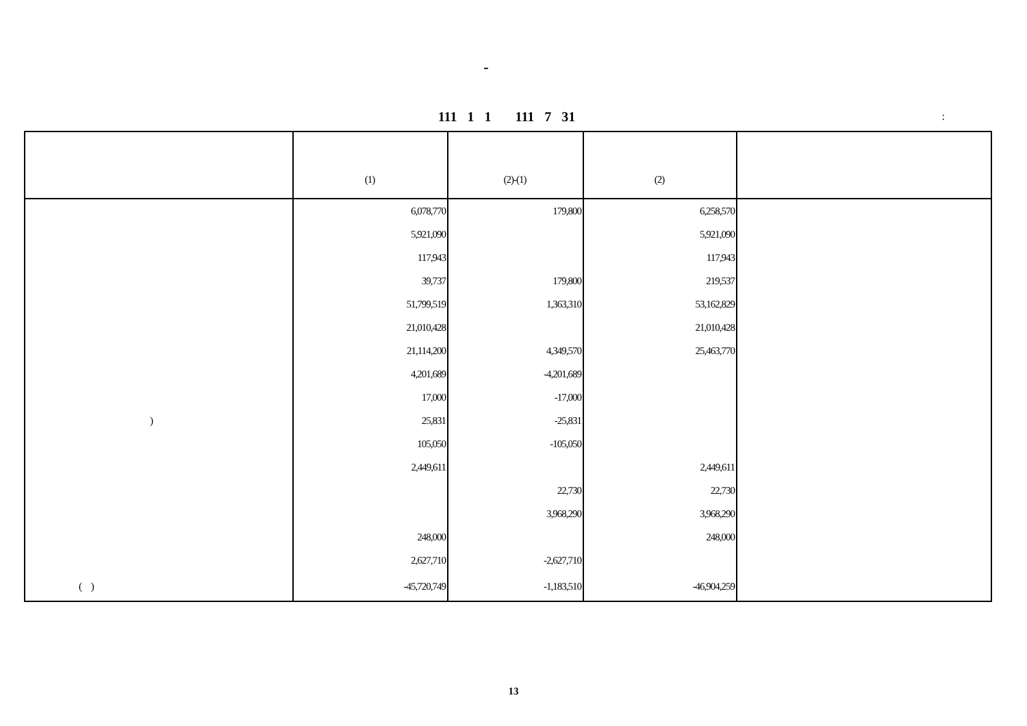-
111 1 1 111 7 31
:
| | (1) | (2)-(1) | (2) | |
| --- | --- | --- | --- | --- |
| | 6,078,770 | 179,800 | 6,258,570 | |
| | 5,921,090 | | 5,921,090 | |
| | 117,943 | | 117,943 | |
| | 39,737 | 179,800 | 219,537 | |
| | 51,799,519 | 1,363,310 | 53,162,829 | |
| | 21,010,428 | | 21,010,428 | |
| | 21,114,200 | 4,349,570 | 25,463,770 | |
| | 4,201,689 | -4,201,689 | | |
| | 17,000 | -17,000 | | |
| ) | 25,831 | -25,831 | | |
| | 105,050 | -105,050 | | |
| | 2,449,611 | | 2,449,611 | |
| | | 22,730 | 22,730 | |
| | | 3,968,290 | 3,968,290 | |
| | 248,000 | | 248,000 | |
| | 2,627,710 | -2,627,710 | | |
| ( ) | -45,720,749 | -1,183,510 | -46,904,259 | |
13